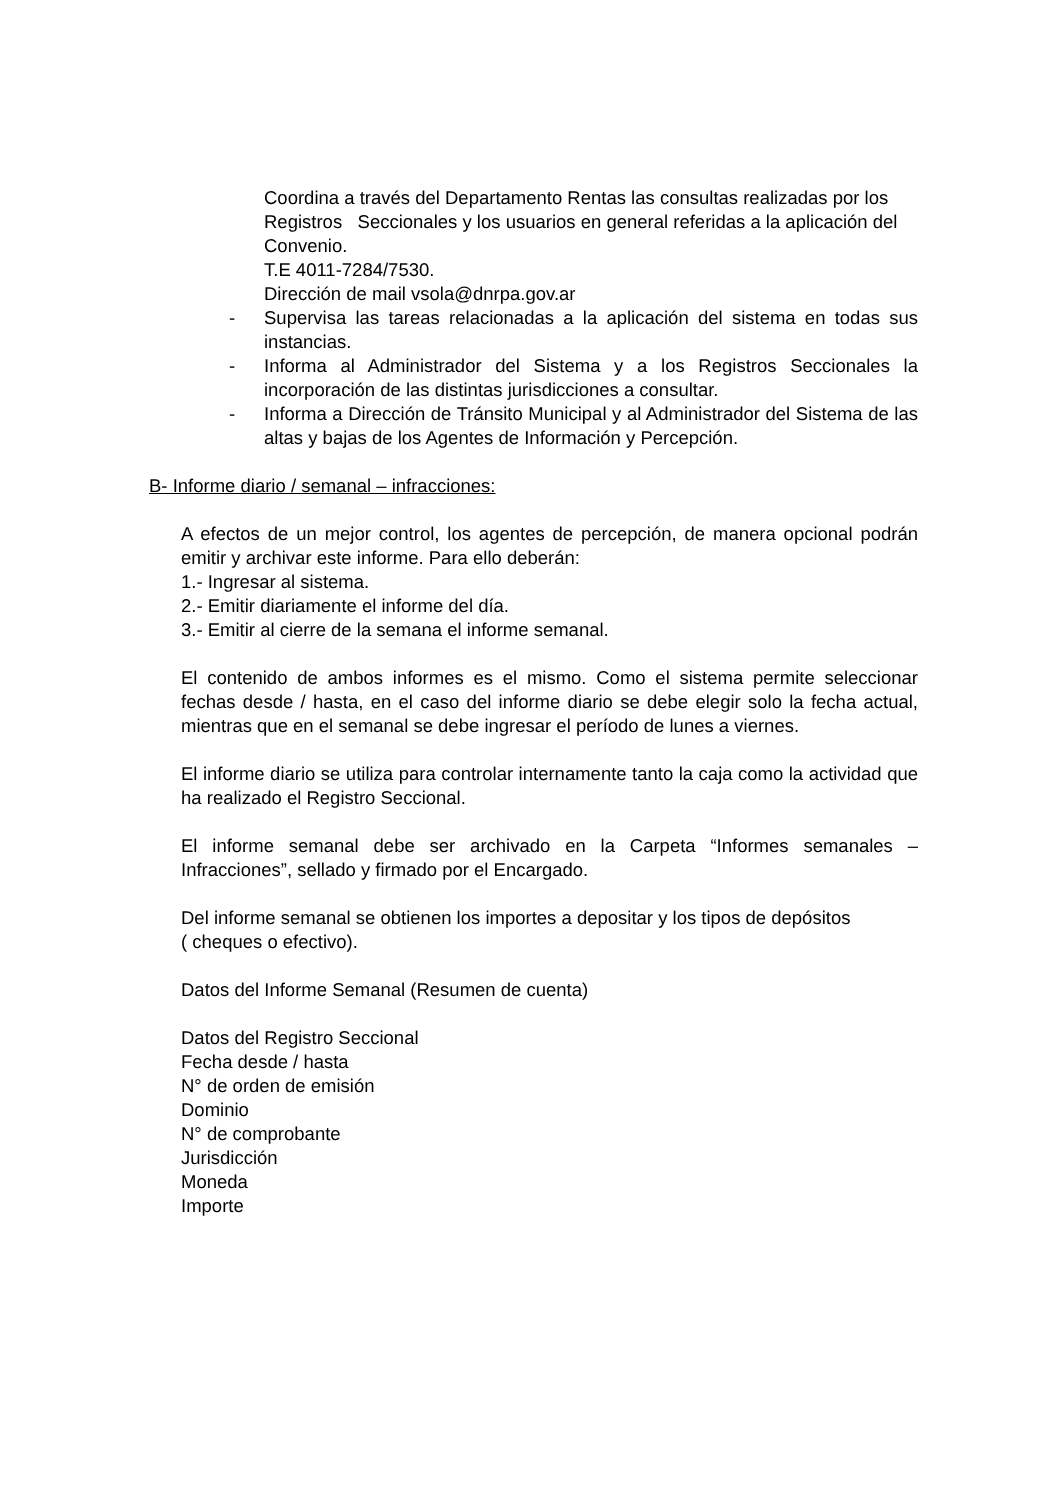Coordina a través del Departamento Rentas las consultas realizadas por los Registros Seccionales y los usuarios en general referidas a la aplicación del Convenio.
T.E 4011-7284/7530.
Dirección de mail vsola@dnrpa.gov.ar
- Supervisa las tareas relacionadas a la aplicación del sistema en todas sus instancias.
- Informa al Administrador del Sistema y a los Registros Seccionales la incorporación de las distintas jurisdicciones a consultar.
- Informa a Dirección de Tránsito Municipal y al Administrador del Sistema de las altas y bajas de los Agentes de Información y Percepción.
B- Informe diario / semanal – infracciones:
A efectos de un mejor control, los agentes de percepción, de manera opcional podrán emitir y archivar este informe. Para ello deberán:
1.- Ingresar al sistema.
2.- Emitir diariamente el informe del día.
3.- Emitir al cierre de la semana el informe semanal.
El contenido de ambos informes es el mismo. Como el sistema permite seleccionar fechas desde / hasta, en el caso del informe diario se debe elegir solo la fecha actual, mientras que en el semanal se debe ingresar el período de lunes a viernes.
El informe diario se utiliza para controlar internamente tanto la caja como la actividad que ha realizado el Registro Seccional.
El informe semanal debe ser archivado en la Carpeta “Informes semanales – Infracciones”, sellado y firmado por el Encargado.
Del informe semanal se obtienen los importes a depositar y los tipos de depósitos
( cheques o efectivo).
Datos del Informe Semanal (Resumen de cuenta)
Datos del Registro Seccional
Fecha desde / hasta
N° de orden de emisión
Dominio
N° de comprobante
Jurisdicción
Moneda
Importe